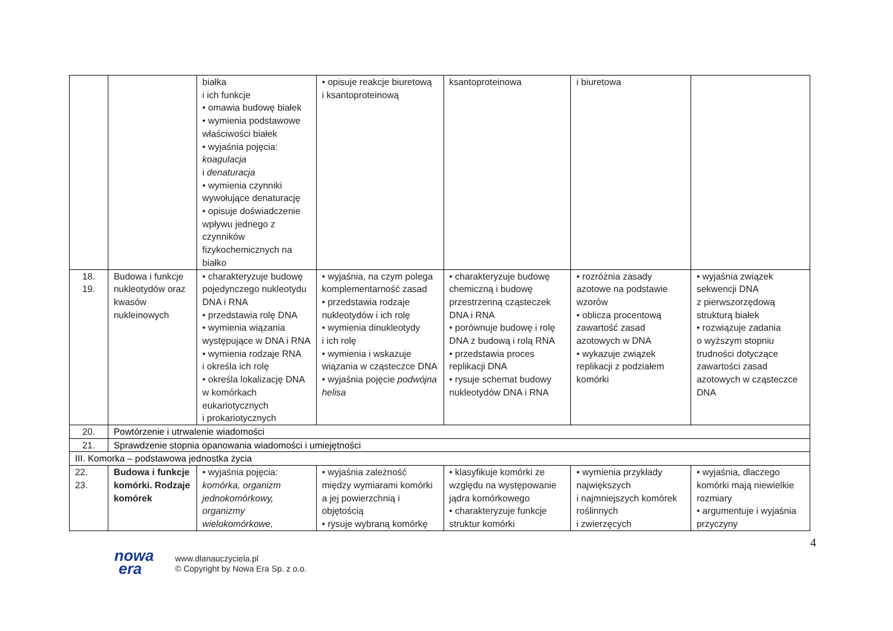| | | białka i ich funkcje • omawia budowę białek • wymienia podstawowe właściwości białek • wyjaśnia pojęcia: koagulacja i denaturacja • wymienia czynniki wywołujące denaturację • opisuje doświadczenie wpływu jednego z czynników fizykochemicznych na białko | • opisuje reakcje biuretową i ksantoproteinową | ksantoproteinowa | i biuretowa | |
| 18. 19. | Budowa i funkcje nukleotydów oraz kwasów nukleinowych | • charakteryzuje budowę pojedynczego nukleotydu DNA i RNA • przedstawia rolę DNA • wymienia wiązania występujące w DNA i RNA • wymienia rodzaje RNA i określa ich rolę • określa lokalizację DNA w komórkach eukariotycznych i prokariotycznych | • wyjaśnia, na czym polega komplementarność zasad • przedstawia rodzaje nukleotydów i ich rolę • wymienia dinukleotydy i ich rolę • wymienia i wskazuje wiązania w cząsteczce DNA • wyjaśnia pojęcie podwójna helisa | • charakteryzuje budowę chemiczną i budowę przestrzenną cząsteczek DNA i RNA • porównuje budowę i rolę DNA z budową i rolą RNA • przedstawia proces replikacji DNA • rysuje schemat budowy nukleotydów DNA i RNA | • rozróżnia zasady azotowe na podstawie wzorów • oblicza procentową zawartość zasad azotowych w DNA • wykazuje związek replikacji z podziałem komórki | • wyjaśnia związek sekwencji DNA z pierwszorzędową strukturą białek • rozwiązuje zadania o wyższym stopniu trudności dotyczące zawartości zasad azotowych w cząsteczce DNA |
| 20. | Powtórzenie i utrwalenie wiadomości | | | | | |
| 21. | Sprawdzenie stopnia opanowania wiadomości i umiejętności | | | | | |
| III. Komorka – podstawowa jednostka życia | | | | | | |
| 22. 23. | Budowa i funkcje komórki. Rodzaje komórek | • wyjaśnia pojęcia: komórka, organizm jednokomórkowy, organizmy wielokomórkowe, | • wyjaśnia zależność między wymiarami komórki a jej powierzchnią i objętością • rysuje wybraną komórkę | • klasyfikuje komórki ze względu na występowanie jądra komórkowego • charakteryzuje funkcje struktur komórki | • wymienia przykłady największych i najmniejszych komórek roślinnych i zwierzęcych | • wyjaśnia, dlaczego komórki mają niewielkie rozmiary • argumentuje i wyjaśnia przyczyny |
4
nowa
era
www.dlanauczyciela.pl
© Copyright by Nowa Era Sp. z o.o.